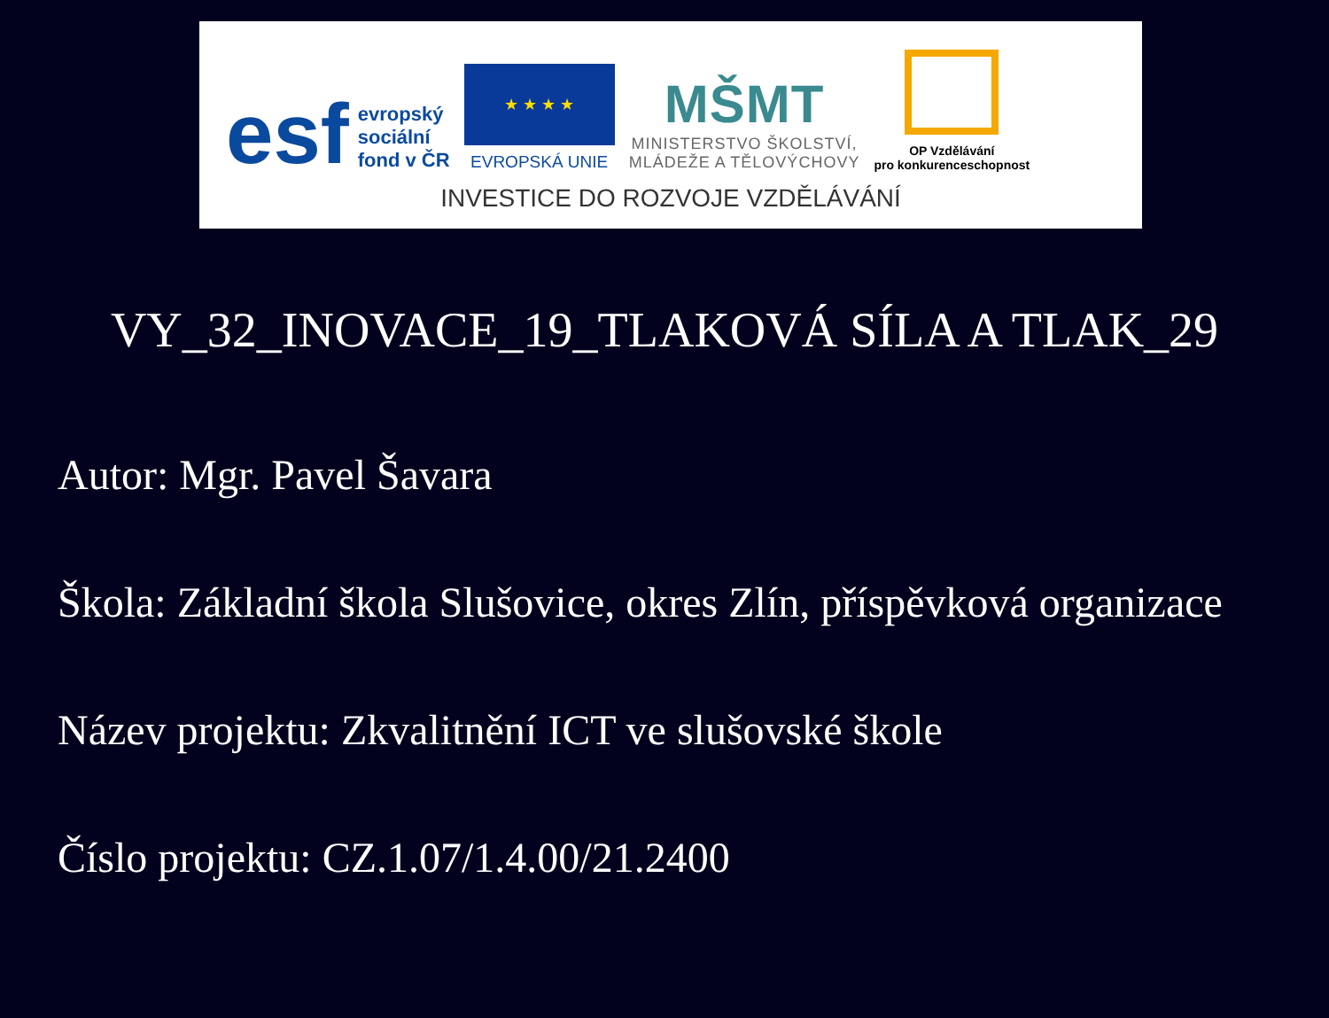esf evropský
sociální
fond v ČR
★ ★ ★ ★
EVROPSKÁ UNIE
MŠMT
MINISTERSTVO ŠKOLSTVÍ,
MLÁDEŽE A TĚLOVÝCHOVY
OP Vzdělávání
pro konkurenceschopnost
INVESTICE DO ROZVOJE VZDĚLÁVÁNÍ
VY_32_INOVACE_19_TLAKOVÁ SÍLA A TLAK_29
Autor: Mgr. Pavel Šavara
Škola: Základní škola Slušovice, okres Zlín, příspěvková organizace
Název projektu: Zkvalitnění ICT ve slušovské škole
Číslo projektu: CZ.1.07/1.4.00/21.2400